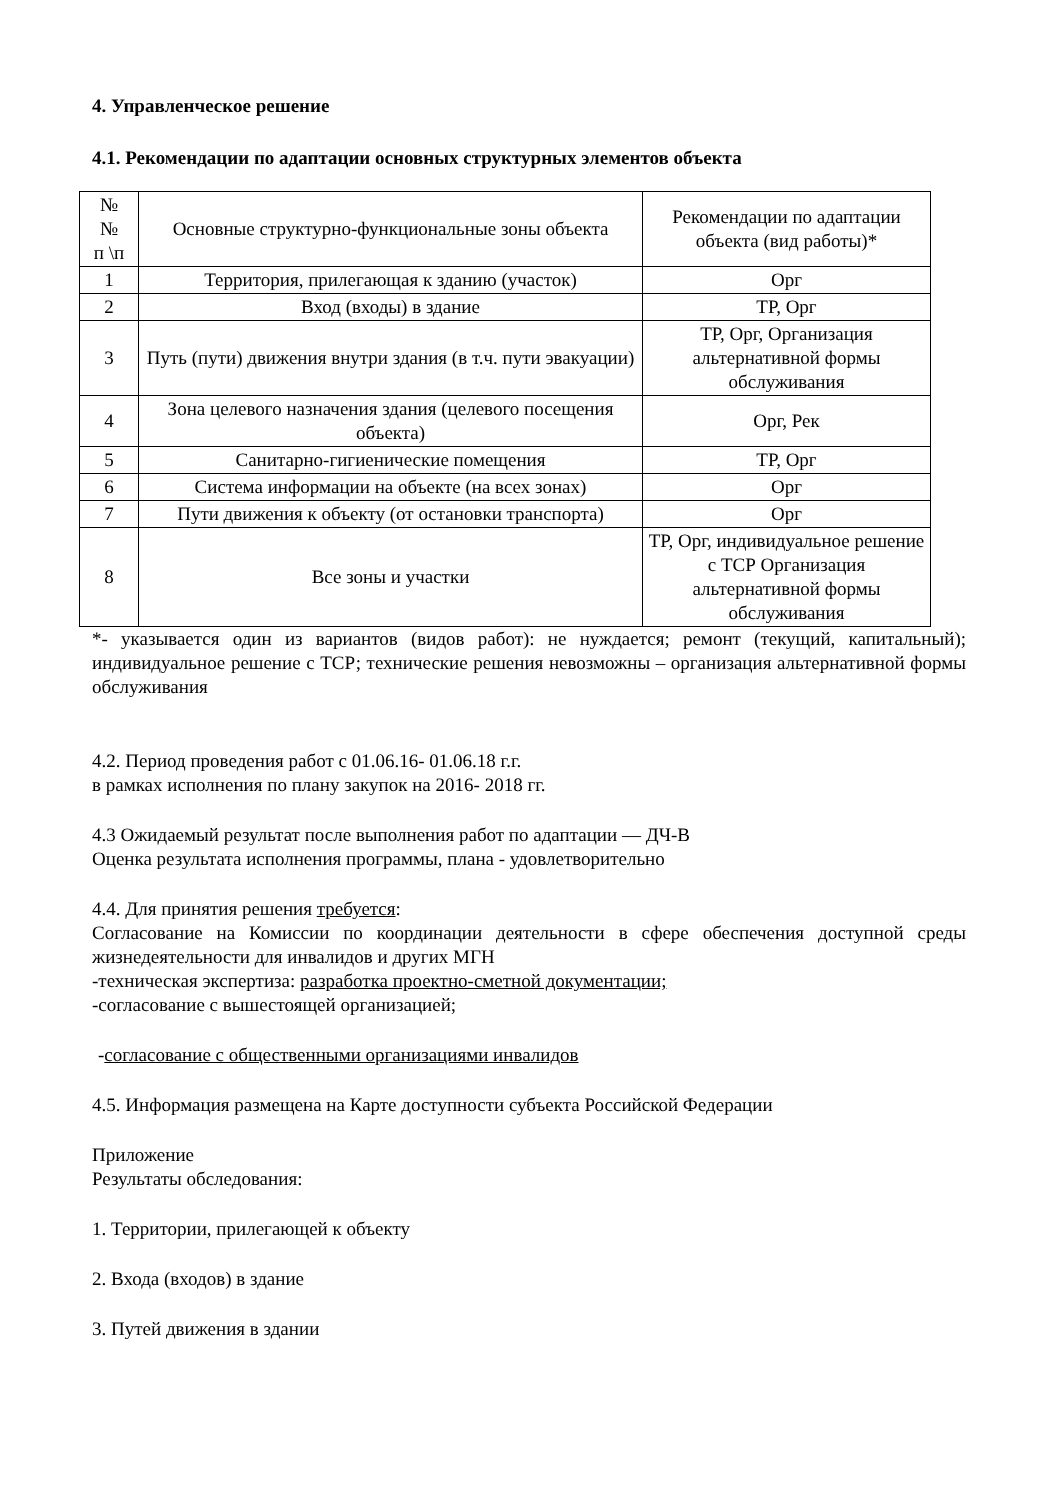4. Управленческое решение
4.1. Рекомендации по адаптации основных структурных элементов объекта
| № № п \п | Основные структурно-функциональные зоны объекта | Рекомендации по адаптации объекта (вид работы)* |
| --- | --- | --- |
| 1 | Территория, прилегающая к зданию (участок) | Орг |
| 2 | Вход (входы) в здание | ТР, Орг |
| 3 | Путь (пути) движения внутри здания (в т.ч. пути эвакуации) | ТР, Орг, Организация альтернативной формы обслуживания |
| 4 | Зона целевого назначения здания (целевого посещения объекта) | Орг, Рек |
| 5 | Санитарно-гигиенические помещения | ТР, Орг |
| 6 | Система информации на объекте (на всех зонах) | Орг |
| 7 | Пути движения к объекту (от остановки транспорта) | Орг |
| 8 | Все зоны и участки | ТР, Орг, индивидуальное решение с ТСР Организация альтернативной формы обслуживания |
*- указывается один из вариантов (видов работ): не нуждается; ремонт (текущий, капитальный); индивидуальное решение с ТСР; технические решения невозможны – организация альтернативной формы обслуживания
4.2. Период проведения работ с 01.06.16- 01.06.18 г.г.
в рамках исполнения по плану закупок на 2016- 2018 гг.
4.3 Ожидаемый результат после выполнения работ по адаптации — ДЧ-В
Оценка результата исполнения программы, плана - удовлетворительно
4.4. Для принятия решения требуется:
Согласование на Комиссии по координации деятельности в сфере обеспечения доступной среды жизнедеятельности для инвалидов и других МГН
-техническая экспертиза: разработка проектно-сметной документации;
-согласование с вышестоящей организацией;
-согласование с общественными организациями инвалидов
4.5. Информация размещена на Карте доступности субъекта Российской Федерации
Приложение
Результаты обследования:
1. Территории, прилегающей к объекту
2. Входа (входов) в здание
3. Путей движения в здании